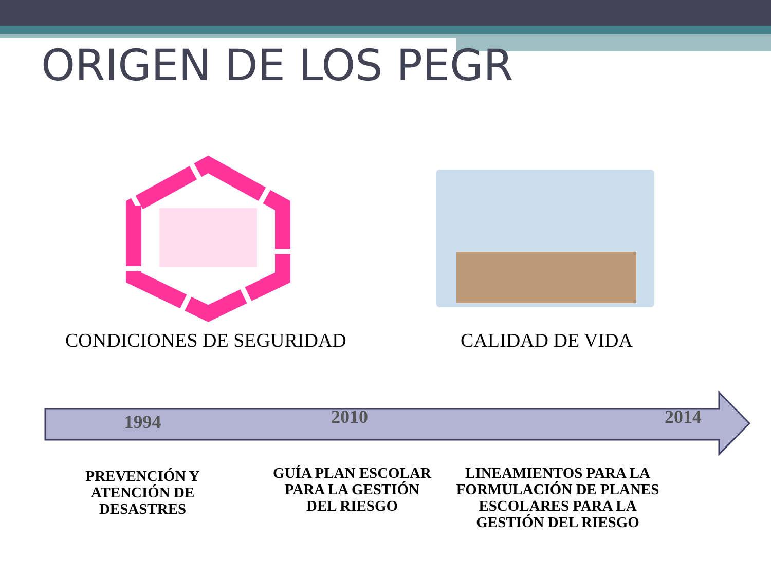ORIGEN DE LOS PEGR
CONDICIONES DE SEGURIDAD CALIDAD DE VIDA
1994
2010 2014
PREVENCIÓN Y ATENCIÓN DE DESASTRES
GUÍA PLAN ESCOLAR PARA LA GESTIÓN DEL RIESGO
LINEAMIENTOS PARA LA FORMULACIÓN DE PLANES ESCOLARES PARA LA GESTIÓN DEL RIESGO